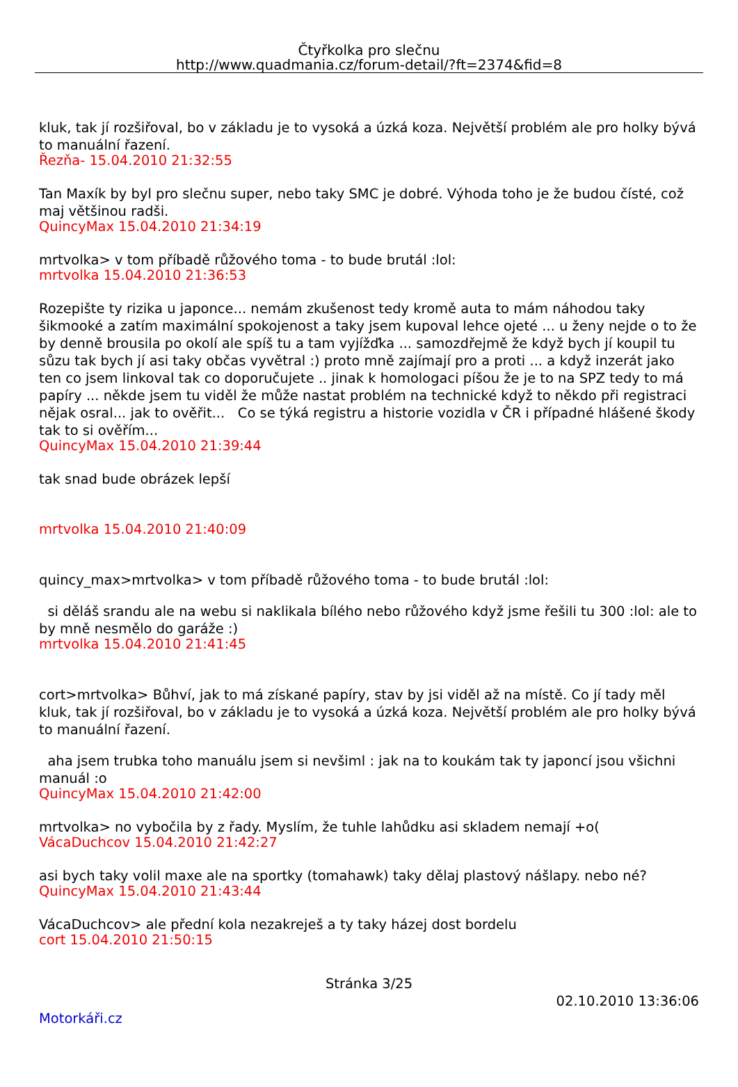Čtyřkolka pro slečnu
http://www.quadmania.cz/forum-detail/?ft=2374&fid=8
kluk, tak jí rozšiřoval, bo v základu je to vysoká a úzká koza. Největší problém ale pro holky bývá to manuální řazení.
Řezňa- 15.04.2010 21:32:55
Tan Maxík by byl pro slečnu super, nebo taky SMC je dobré. Výhoda toho je že budou čísté, což maj většinou radši.
QuincyMax 15.04.2010 21:34:19
mrtvolka> v tom příbadě růžového toma - to bude brutál :lol:
mrtvolka 15.04.2010 21:36:53
Rozepište ty rizika u japonce... nemám zkušenost tedy kromě auta to mám náhodou taky šikmooké a zatím maximální spokojenost a taky jsem kupoval lehce ojeté ... u ženy nejde o to že by denně brousila po okolí ale spíš tu a tam vyjížďka ... samozdřejmě že když bych jí koupil tu sůzu tak bych jí asi taky občas vyvětral :) proto mně zajímají pro a proti ... a když inzerát jako ten co jsem linkoval tak co doporučujete .. jinak k homologaci píšou že je to na SPZ tedy to má papíry ... někde jsem tu viděl že může nastat problém na technické když to někdo při registraci nějak osral... jak to ověřit... Co se týká registru a historie vozidla v ČR i případné hlášené škody tak to si ověřím...
QuincyMax 15.04.2010 21:39:44
tak snad bude obrázek lepší
mrtvolka 15.04.2010 21:40:09
quincy_max>mrtvolka> v tom příbadě růžového toma - to bude brutál :lol:
si děláš srandu ale na webu si naklikala bílého nebo růžového když jsme řešili tu 300 :lol: ale to by mně nesmělo do garáže :)
mrtvolka 15.04.2010 21:41:45
cort>mrtvolka> Bůhví, jak to má získané papíry, stav by jsi viděl až na místě. Co jí tady měl kluk, tak jí rozšiřoval, bo v základu je to vysoká a úzká koza. Největší problém ale pro holky bývá to manuální řazení.
aha jsem trubka toho manuálu jsem si nevšiml : jak na to koukám tak ty japoncí jsou všichni manuál :o
QuincyMax 15.04.2010 21:42:00
mrtvolka> no vybočila by z řady. Myslím, že tuhle lahůdku asi skladem nemají +o(
VácaDuchcov 15.04.2010 21:42:27
asi bych taky volil maxe ale na sportky (tomahawk) taky dělaj plastový nášlapy. nebo né?
QuincyMax 15.04.2010 21:43:44
VácaDuchcov> ale přední kola nezakreješ a ty taky házej dost bordelu
cort 15.04.2010 21:50:15
Stránka 3/25
02.10.2010 13:36:06
Motorkáři.cz